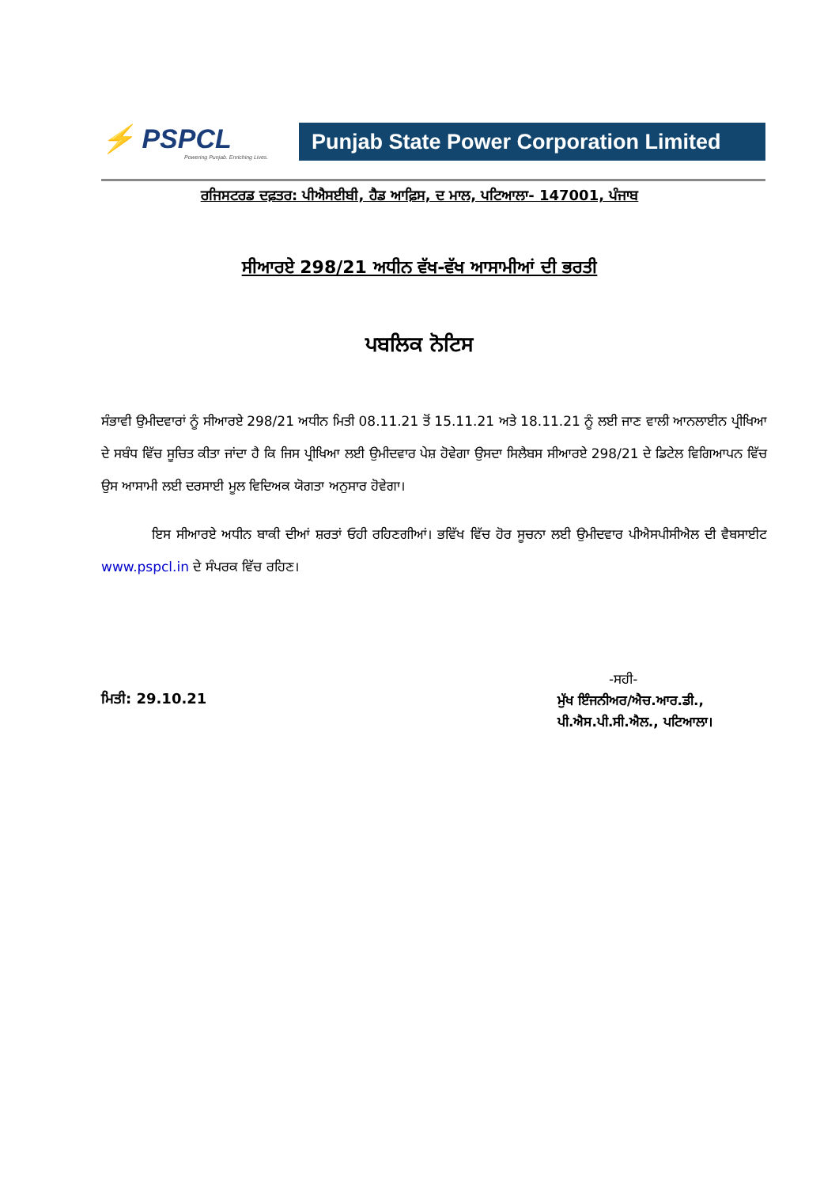⚡ PSPCL
Powering Punjab. Enriching Lives.
Punjab State Power Corporation Limited
ਰਜਿਸਟਰਡ ਦਫ਼ਤਰ: ਪੀਐਸਈਬੀ, ਹੈਡ ਆਫ਼ਿਸ, ਦ ਮਾਲ, ਪਟਿਆਲਾ- 147001, ਪੰਜਾਬ
ਸੀਆਰਏ 298/21 ਅਧੀਨ ਵੱਖ-ਵੱਖ ਆਸਾਮੀਆਂ ਦੀ ਭਰਤੀ
ਪਬਲਿਕ ਨੋਟਿਸ
ਸੰਭਾਵੀ ਉਮੀਦਵਾਰਾਂ ਨੂੰ ਸੀਆਰਏ 298/21 ਅਧੀਨ ਮਿਤੀ 08.11.21 ਤੋਂ 15.11.21 ਅਤੇ 18.11.21 ਨੂੰ ਲਈ ਜਾਣ ਵਾਲੀ ਆਨਲਾਈਨ ਪ੍ਰੀਖਿਆ ਦੇ ਸਬੰਧ ਵਿੱਚ ਸੂਚਿਤ ਕੀਤਾ ਜਾਂਦਾ ਹੈ ਕਿ ਜਿਸ ਪ੍ਰੀਖਿਆ ਲਈ ਉਮੀਦਵਾਰ ਪੇਸ਼ ਹੋਵੇਗਾ ਉਸਦਾ ਸਿਲੈਬਸ ਸੀਆਰਏ 298/21 ਦੇ ਡਿਟੇਲ ਵਿਗਿਆਪਨ ਵਿੱਚ ਉਸ ਆਸਾਮੀ ਲਈ ਦਰਸਾਈ ਮੂਲ ਵਿਦਿਅਕ ਯੋਗਤਾ ਅਨੁਸਾਰ ਹੋਵੇਗਾ।
ਇਸ ਸੀਆਰਏ ਅਧੀਨ ਬਾਕੀ ਦੀਆਂ ਸ਼ਰਤਾਂ ਓਹੀ ਰਹਿਣਗੀਆਂ। ਭਵਿੱਖ ਵਿੱਚ ਹੋਰ ਸੂਚਨਾ ਲਈ ਉਮੀਦਵਾਰ ਪੀਐਸਪੀਸੀਐਲ ਦੀ ਵੈਬਸਾਈਟ www.pspcl.in ਦੇ ਸੰਪਰਕ ਵਿੱਚ ਰਹਿਣ।
ਮਿਤੀ: 29.10.21
-ਸਹੀ-
ਮੁੱਖ ਇੰਜਨੀਅਰ/ਐਚ.ਆਰ.ਡੀ.,
ਪੀ.ਐਸ.ਪੀ.ਸੀ.ਐਲ., ਪਟਿਆਲਾ।